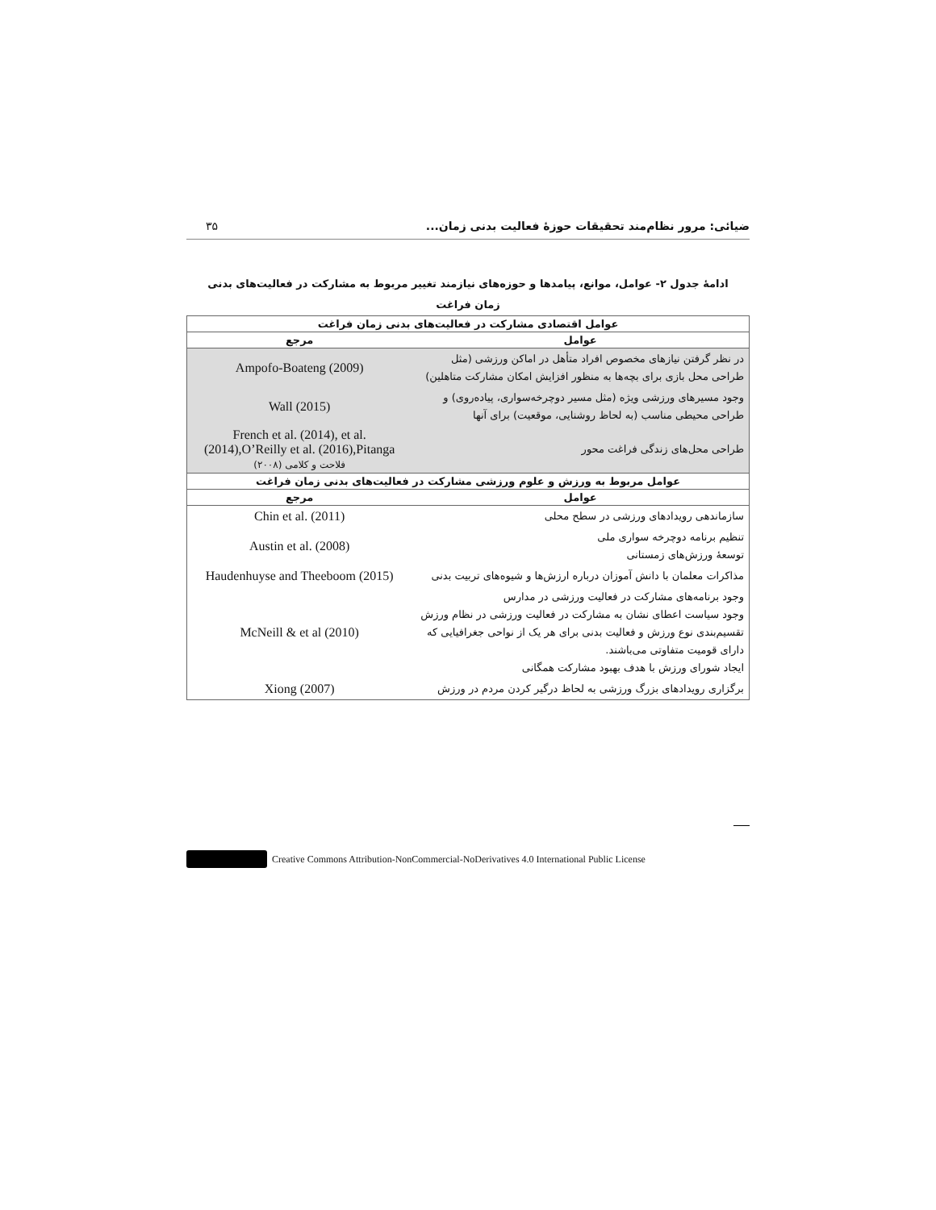ضیائی: مرور نظام‌مند تحقیقات حوزهٔ فعالیت بدنی زمان... ۳۵
ادامهٔ جدول ۲- عوامل، موانع، پیامدها و حوزه‌های نیازمند تغییر مربوط به مشارکت در فعالیت‌های بدنی
زمان فراغت
| عوامل اقتصادی مشارکت در فعالیت‌های بدنی زمان فراغت | |
| --- | --- |
| عوامل | مرجع |
| در نظر گرفتن نیازهای مخصوص افراد متأهل در اماکن ورزشی (مثل طراحی محل بازی برای بچه‌ها به منظور افزایش امکان مشارکت متاهلین) | Ampofo-Boateng (2009) |
| وجود مسیرهای ورزشی ویژه (مثل مسیر دوچرخه‌سواری، پیاده‌روی) و طراحی محیطی مناسب (به لحاظ روشنایی، موقعیت) برای آنها | Wall (2015) |
| طراحی محل‌های زندگی فراغت محور | French et al. (2014), et al. (2014),O’Reilly et al. (2016),Pitanga فلاحت و کلامی (۲۰۰۸) |
| عوامل مربوط به ورزش و علوم ورزشی مشارکت در فعالیت‌های بدنی زمان فراغت | |
| عوامل | مرجع |
| سازماندهی رویدادهای ورزشی در سطح محلی | Chin et al. (2011) |
| تنظیم برنامه دوچرخه سواری ملی توسعهٔ ورزش‌های زمستانی | Austin et al. (2008) |
| مذاکرات معلمان با دانش آموزان درباره ارزش‌ها و شیوه‌های تربیت بدنی | Haudenhuyse and Theeboom (2015) |
| وجود برنامه‌های مشارکت در فعالیت ورزشی در مدارس وجود سیاست اعطای نشان به مشارکت در فعالیت ورزشی در نظام ورزش تقسیم‌بندی نوع ورزش و فعالیت بدنی برای هر یک از نواحی جغرافیایی که دارای قومیت متفاوتی می‌باشند. ایجاد شورای ورزش با هدف بهبود مشارکت همگانی | McNeill & et al (2010) |
| برگزاری رویدادهای بزرگ ورزشی به لحاظ درگیر کردن مردم در ورزش | Xiong (2007) |
Creative Commons Attribution-NonCommercial-NoDerivatives 4.0 International Public License